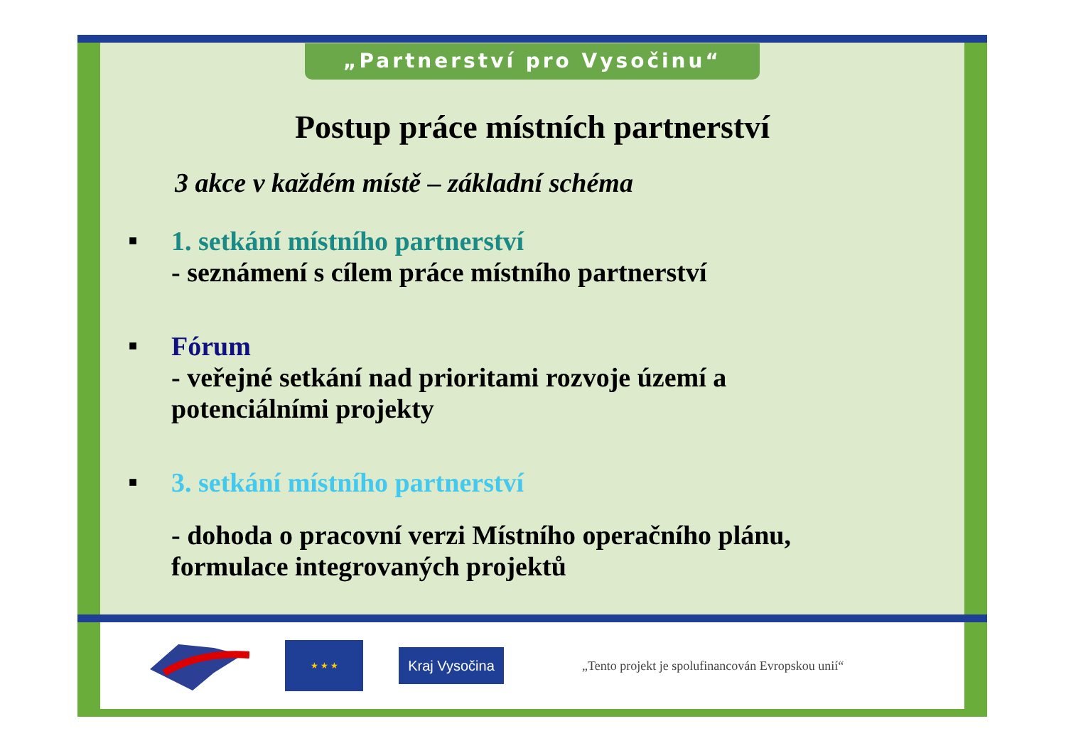„Partnerství pro Vysočinu“
Postup práce místních partnerství
3 akce v každém místě – základní schéma
■
1. setkání místního partnerství
- seznámení s cílem práce místního partnerství
■
Fórum
- veřejné setkání nad prioritami rozvoje území a
potenciálními projekty
■
3. setkání místního partnerství
- dohoda o pracovní verzi Místního operačního plánu,
formulace integrovaných projektů
★ ★ ★
Kraj Vysočina
„Tento projekt je spolufinancován Evropskou unií“